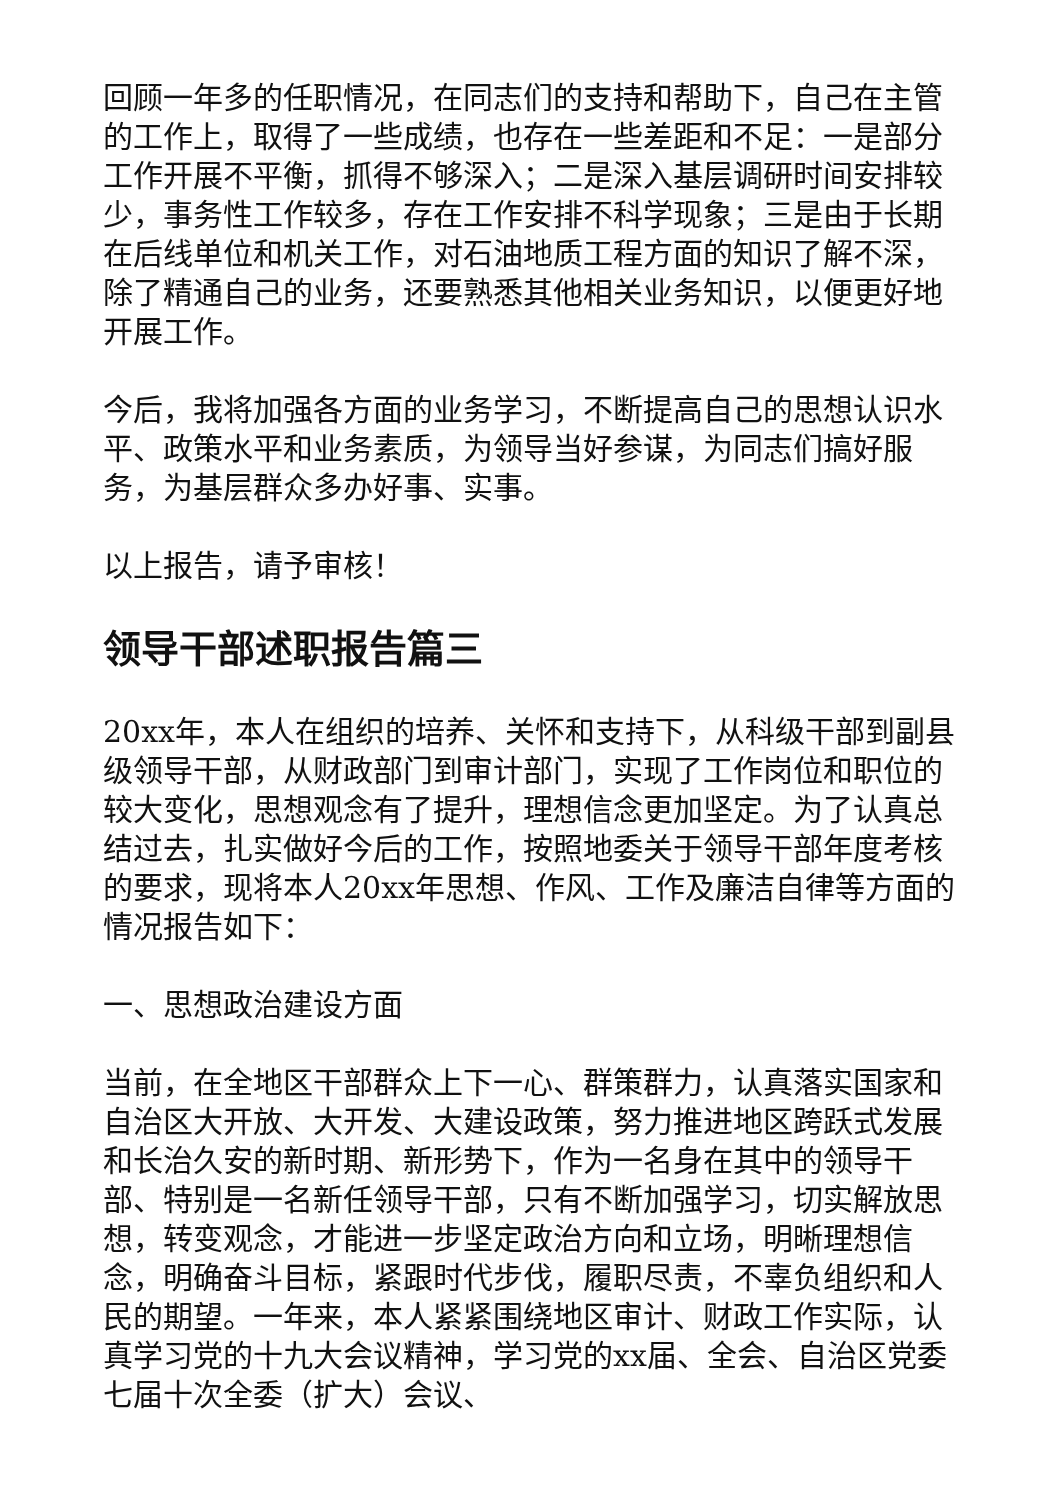回顾一年多的任职情况，在同志们的支持和帮助下，自己在主管的工作上，取得了一些成绩，也存在一些差距和不足：一是部分工作开展不平衡，抓得不够深入；二是深入基层调研时间安排较少，事务性工作较多，存在工作安排不科学现象；三是由于长期在后线单位和机关工作，对石油地质工程方面的知识了解不深，除了精通自己的业务，还要熟悉其他相关业务知识，以便更好地开展工作。
今后，我将加强各方面的业务学习，不断提高自己的思想认识水平、政策水平和业务素质，为领导当好参谋，为同志们搞好服务，为基层群众多办好事、实事。
以上报告，请予审核！
领导干部述职报告篇三
20xx年，本人在组织的培养、关怀和支持下，从科级干部到副县级领导干部，从财政部门到审计部门，实现了工作岗位和职位的较大变化，思想观念有了提升，理想信念更加坚定。为了认真总结过去，扎实做好今后的工作，按照地委关于领导干部年度考核的要求，现将本人20xx年思想、作风、工作及廉洁自律等方面的情况报告如下：
一、思想政治建设方面
当前，在全地区干部群众上下一心、群策群力，认真落实国家和自治区大开放、大开发、大建设政策，努力推进地区跨跃式发展和长治久安的新时期、新形势下，作为一名身在其中的领导干部、特别是一名新任领导干部，只有不断加强学习，切实解放思想，转变观念，才能进一步坚定政治方向和立场，明晰理想信念，明确奋斗目标，紧跟时代步伐，履职尽责，不辜负组织和人民的期望。一年来，本人紧紧围绕地区审计、财政工作实际，认真学习党的十九大会议精神，学习党的xx届、全会、自治区党委七届十次全委（扩大）会议、